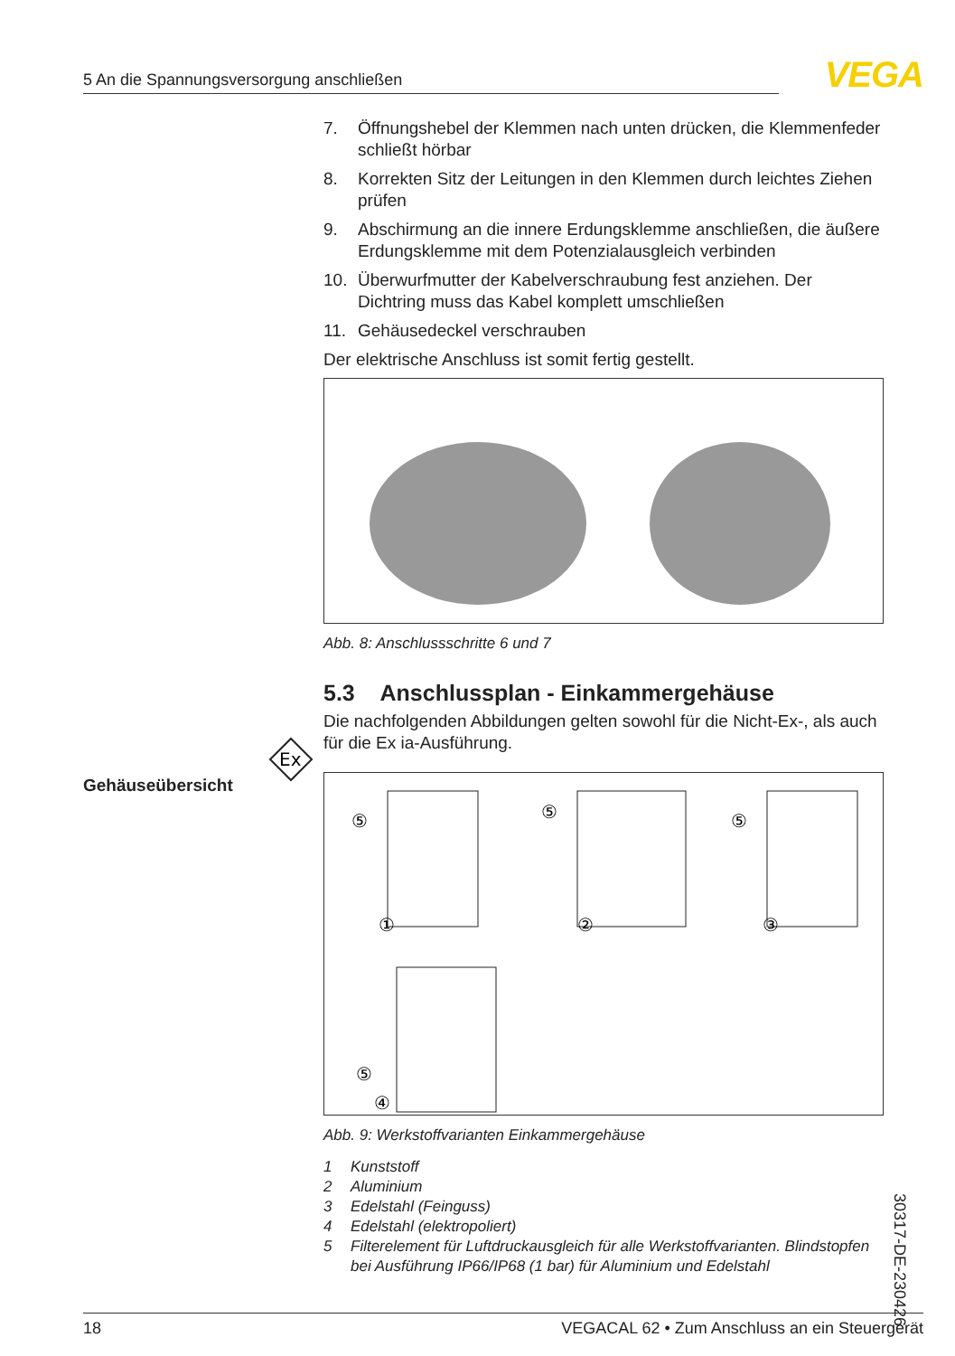5 An die Spannungsversorgung anschließen VEGA
Ex
Gehäuseübersicht
7. Öffnungshebel der Klemmen nach unten drücken, die Klemmen­feder schließt hörbar
8. Korrekten Sitz der Leitungen in den Klemmen durch leichtes Ziehen prüfen
9. Abschirmung an die innere Erdungsklemme anschließen, die äußere Erdungsklemme mit dem Potenzialausgleich verbinden
10. Überwurfmutter der Kabelverschraubung fest anziehen. Der Dichtring muss das Kabel komplett umschließen
11. Gehäusedeckel verschrauben
Der elektrische Anschluss ist somit fertig gestellt.
Abb. 8: Anschlussschritte 6 und 7
5.3 Anschlussplan - Einkammergehäuse
Die nachfolgenden Abbildungen gelten sowohl für die Nicht-Ex-, als auch für die Ex ia-Ausführung.
⑤
①
⑤
②
⑤
③
⑤
④
Abb. 9: Werkstoffvarianten Einkammergehäuse
1 Kunststoff
2 Aluminium
3 Edelstahl (Feinguss)
4 Edelstahl (elektropoliert)
5 Filterelement für Luftdruckausgleich für alle Werkstoffvarianten. Blindstop­fen bei Ausführung IP66/IP68 (1 bar) für Aluminium und Edelstahl
30317-DE-230426
18 VEGACAL 62 • Zum Anschluss an ein Steuergerät